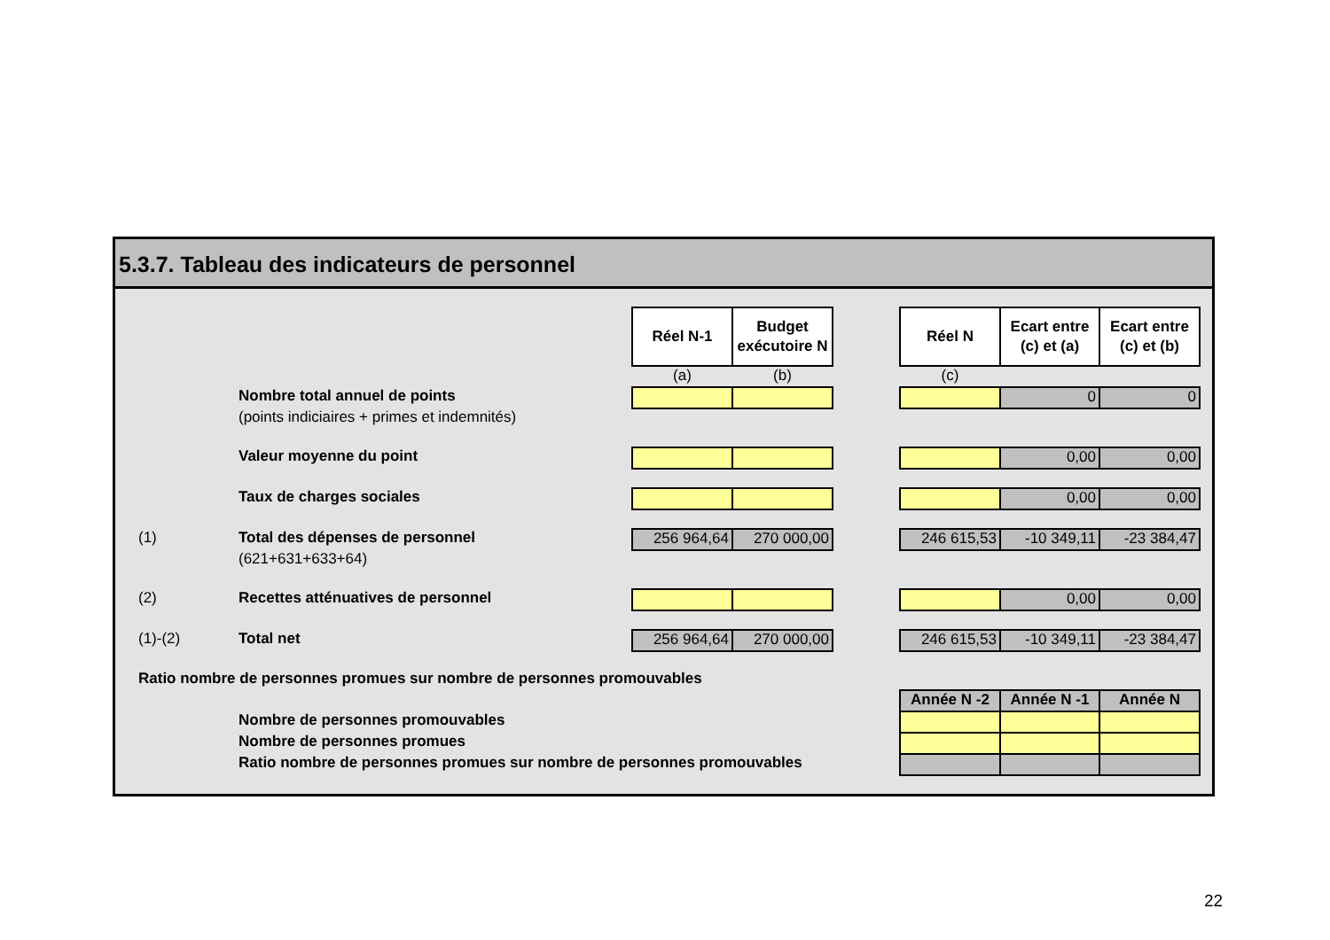5.3.7. Tableau des indicateurs de personnel
| | | Réel N-1 | Budget exécutoire N | | Réel N | Ecart entre (c) et (a) | Ecart entre (c) et (b) |
| | | (a) | (b) | | (c) | | |
| | Nombre total annuel de points | | | | | 0 | 0 |
| | (points indiciaires + primes et indemnités) | | | | | | |
| | Valeur moyenne du point | | | | | 0,00 | 0,00 |
| | Taux de charges sociales | | | | | 0,00 | 0,00 |
| (1) | Total des dépenses de personnel | 256 964,64 | 270 000,00 | | 246 615,53 | -10 349,11 | -23 384,47 |
| | (621+631+633+64) | | | | | | |
| (2) | Recettes atténuatives de personnel | | | | | 0,00 | 0,00 |
| (1)-(2) | Total net | 256 964,64 | 270 000,00 | | 246 615,53 | -10 349,11 | -23 384,47 |
| Ratio nombre de personnes promues sur nombre de personnes promouvables | | | | | | | |
| | | | | | Année N -2 | Année N -1 | Année N |
| | Nombre de personnes promouvables | | | | | | |
| | Nombre de personnes promues | | | | | | |
| | Ratio nombre de personnes promues sur nombre de personnes promouvables | | | | | | |
22